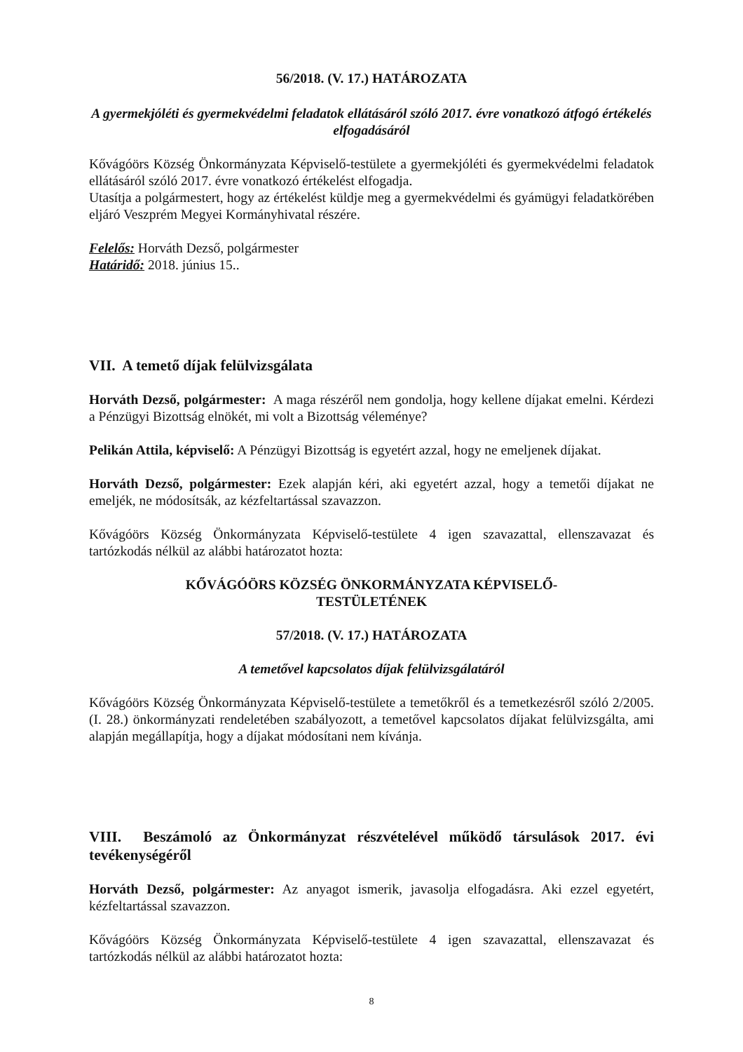56/2018. (V. 17.) HATÁROZATA
A gyermekjóléti és gyermekvédelmi feladatok ellátásáról szóló 2017. évre vonatkozó átfogó értékelés elfogadásáról
Kővágóörs Község Önkormányzata Képviselő-testülete a gyermekjóléti és gyermekvédelmi feladatok ellátásáról szóló 2017. évre vonatkozó értékelést elfogadja.
Utasítja a polgármestert, hogy az értékelést küldje meg a gyermekvédelmi és gyámügyi feladatkörében eljáró Veszprém Megyei Kormányhivatal részére.
Felelős: Horváth Dezső, polgármester
Határidő: 2018. június 15..
VII. A temető díjak felülvizsgálata
Horváth Dezső, polgármester: A maga részéről nem gondolja, hogy kellene díjakat emelni. Kérdezi a Pénzügyi Bizottság elnökét, mi volt a Bizottság véleménye?
Pelikán Attila, képviselő: A Pénzügyi Bizottság is egyetért azzal, hogy ne emeljenek díjakat.
Horváth Dezső, polgármester: Ezek alapján kéri, aki egyetért azzal, hogy a temetői díjakat ne emeljék, ne módosítsák, az kézfeltartással szavazzon.
Kővágóörs Község Önkormányzata Képviselő-testülete 4 igen szavazattal, ellenszavazat és tartózkodás nélkül az alábbi határozatot hozta:
KŐVÁGÓÖRS KÖZSÉG ÖNKORMÁNYZATA KÉPVISELŐ-TESTÜLETÉNEK
57/2018. (V. 17.) HATÁROZATA
A temetővel kapcsolatos díjak felülvizsgálatáról
Kővágóörs Község Önkormányzata Képviselő-testülete a temetőkről és a temetkezésről szóló 2/2005. (I. 28.) önkormányzati rendeletében szabályozott, a temetővel kapcsolatos díjakat felülvizsgálta, ami alapján megállapítja, hogy a díjakat módosítani nem kívánja.
VIII. Beszámoló az Önkormányzat részvételével működő társulások 2017. évi tevékenységéről
Horváth Dezső, polgármester: Az anyagot ismerik, javasolja elfogadásra. Aki ezzel egyetért, kézfeltartással szavazzon.
Kővágóörs Község Önkormányzata Képviselő-testülete 4 igen szavazattal, ellenszavazat és tartózkodás nélkül az alábbi határozatot hozta:
8